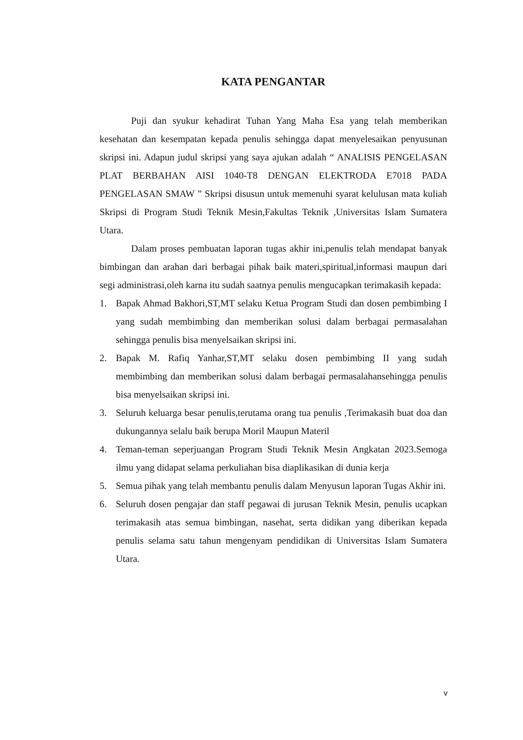KATA PENGANTAR
Puji dan syukur kehadirat Tuhan Yang Maha Esa yang telah memberikan kesehatan dan kesempatan kepada penulis sehingga dapat menyelesaikan penyusunan skripsi ini. Adapun judul skripsi yang saya ajukan adalah “ ANALISIS PENGELASAN PLAT BERBAHAN AISI 1040-T8 DENGAN ELEKTRODA E7018 PADA PENGELASAN SMAW ” Skripsi disusun untuk memenuhi syarat kelulusan mata kuliah Skripsi di Program Studi Teknik Mesin,Fakultas Teknik ,Universitas Islam Sumatera Utara.
Dalam proses pembuatan laporan tugas akhir ini,penulis telah mendapat banyak bimbingan dan arahan dari berbagai pihak baik materi,spiritual,informasi maupun dari segi administrasi,oleh karna itu sudah saatnya penulis mengucapkan terimakasih kepada:
1. Bapak Ahmad Bakhori,ST,MT selaku Ketua Program Studi dan dosen pembimbing I yang sudah membimbing dan memberikan solusi dalam berbagai permasalahan sehingga penulis bisa menyelsaikan skripsi ini.
2. Bapak M. Rafiq Yanhar,ST,MT selaku dosen pembimbing II yang sudah membimbing dan memberikan solusi dalam berbagai permasalahansehingga penulis bisa menyelsaikan skripsi ini.
3. Seluruh keluarga besar penulis,terutama orang tua penulis ,Terimakasih buat doa dan dukungannya selalu baik berupa Moril Maupun Materil
4. Teman-teman seperjuangan Program Studi Teknik Mesin Angkatan 2023.Semoga ilmu yang didapat selama perkuliahan bisa diaplikasikan di dunia kerja
5. Semua pihak yang telah membantu penulis dalam Menyusun laporan Tugas Akhir ini.
6. Seluruh dosen pengajar dan staff pegawai di jurusan Teknik Mesin, penulis ucapkan terimakasih atas semua bimbingan, nasehat, serta didikan yang diberikan kepada penulis selama satu tahun mengenyam pendidikan di Universitas Islam Sumatera Utara.
v